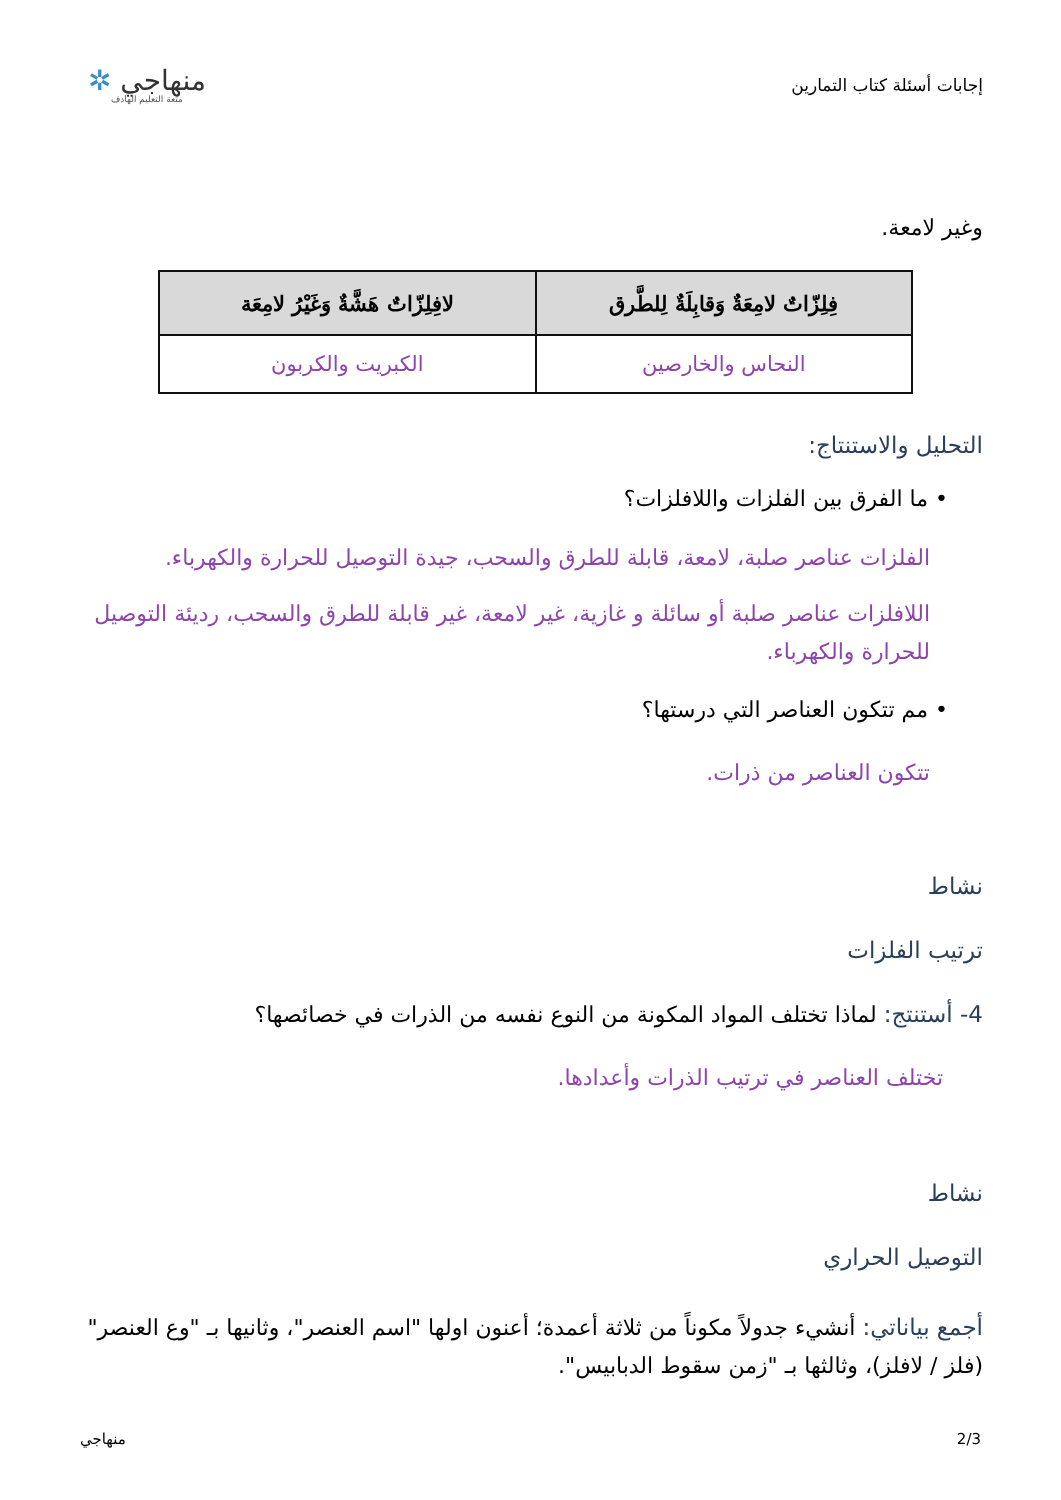إجابات أسئلة كتاب التمارين
منهاجي ✲
متعة التعليم الهادف
وغير لامعة.
| فِلِزّاتٌ لامِعَةٌ وَقابِلَةٌ لِلطَّرق | لافِلِزّاتٌ هَشَّةٌ وَغَيْرُ لامِعَة |
| --- | --- |
| النحاس والخارصين | الكبريت والكربون |
التحليل والاستنتاج:
• ما الفرق بين الفلزات واللافلزات؟
الفلزات عناصر صلبة، لامعة، قابلة للطرق والسحب، جيدة التوصيل للحرارة والكهرباء.
اللافلزات عناصر صلبة أو سائلة و غازية، غير لامعة، غير قابلة للطرق والسحب، رديئة التوصيل للحرارة والكهرباء.
• مم تتكون العناصر التي درستها؟
تتكون العناصر من ذرات.
نشاط
ترتيب الفلزات
4- أستنتج: لماذا تختلف المواد المكونة من النوع نفسه من الذرات في خصائصها؟
تختلف العناصر في ترتيب الذرات وأعدادها.
نشاط
التوصيل الحراري
أجمع بياناتي: أنشيء جدولاً مكوناً من ثلاثة أعمدة؛ أعنون اولها "اسم العنصر"، وثانيها بـ "وع العنصر" (فلز / لافلز)، وثالثها بـ "زمن سقوط الدبابيس".
2/3 منهاجي